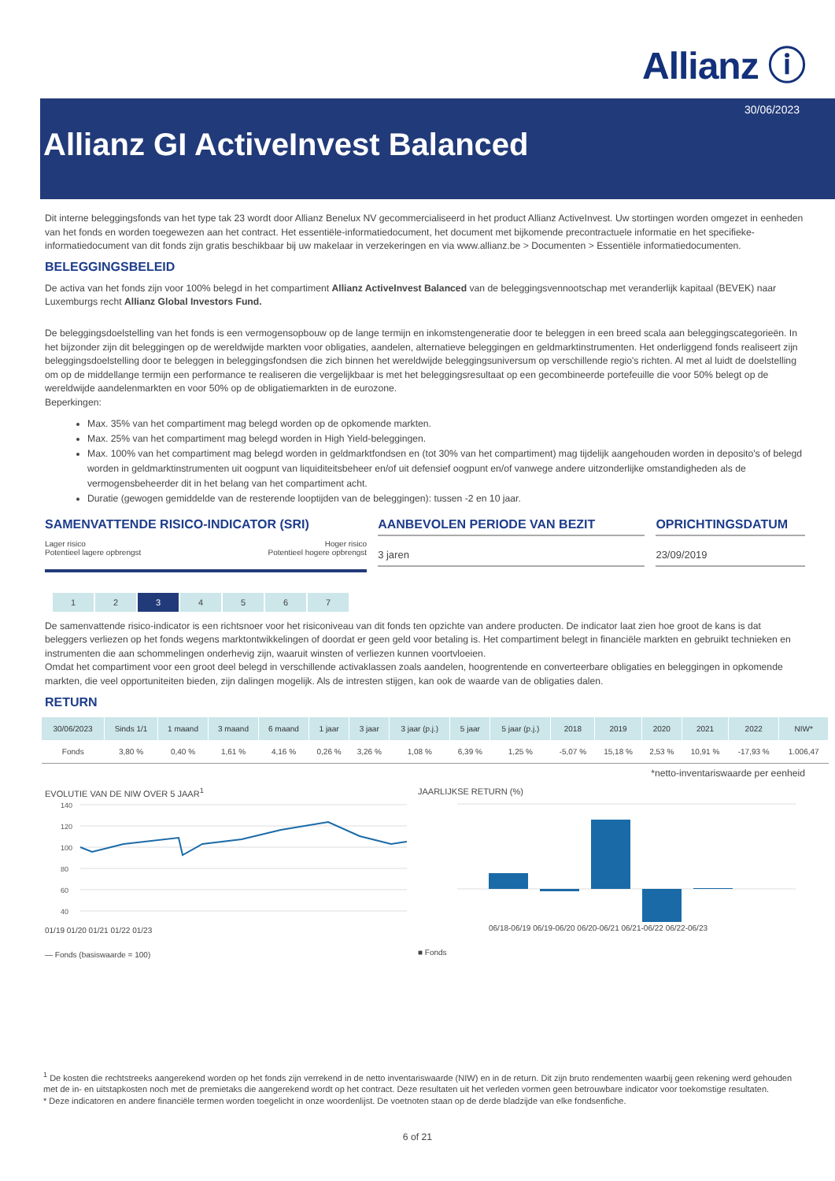Allianz ⓘ
30/06/2023
Allianz GI ActiveInvest Balanced
Dit interne beleggingsfonds van het type tak 23 wordt door Allianz Benelux NV gecommercialiseerd in het product Allianz ActiveInvest. Uw stortingen worden omgezet in eenheden van het fonds en worden toegewezen aan het contract. Het essentiële-informatiedocument, het document met bijkomende precontractuele informatie en het specifieke-informatiedocument van dit fonds zijn gratis beschikbaar bij uw makelaar in verzekeringen en via www.allianz.be > Documenten > Essentiële informatiedocumenten.
BELEGGINGSBELEID
De activa van het fonds zijn voor 100% belegd in het compartiment Allianz ActiveInvest Balanced van de beleggingsvennootschap met veranderlijk kapitaal (BEVEK) naar Luxemburgs recht Allianz Global Investors Fund.
De beleggingsdoelstelling van het fonds is een vermogensopbouw op de lange termijn en inkomstengeneratie door te beleggen in een breed scala aan beleggingscategorieën. In het bijzonder zijn dit beleggingen op de wereldwijde markten voor obligaties, aandelen, alternatieve beleggingen en geldmarktinstrumenten. Het onderliggend fonds realiseert zijn beleggingsdoelstelling door te beleggen in beleggingsfondsen die zich binnen het wereldwijde beleggingsuniversum op verschillende regio's richten. Al met al luidt de doelstelling om op de middellange termijn een performance te realiseren die vergelijkbaar is met het beleggingsresultaat op een gecombineerde portefeuille die voor 50% belegt op de wereldwijde aandelenmarkten en voor 50% op de obligatiemarkten in de eurozone.
Beperkingen:
Max. 35% van het compartiment mag belegd worden op de opkomende markten.
Max. 25% van het compartiment mag belegd worden in High Yield-beleggingen.
Max. 100% van het compartiment mag belegd worden in geldmarktfondsen en (tot 30% van het compartiment) mag tijdelijk aangehouden worden in deposito's of belegd worden in geldmarktinstrumenten uit oogpunt van liquiditeitsbeheer en/of uit defensief oogpunt en/of vanwege andere uitzonderlijke omstandigheden als de vermogensbeheerder dit in het belang van het compartiment acht.
Duratie (gewogen gemiddelde van de resterende looptijden van de beleggingen): tussen -2 en 10 jaar.
SAMENVATTENDE RISICO-INDICATOR (SRI)
Lager risico
Potentieel lagere opbrengst Hoger risico
Potentieel hogere opbrengst
| 1 | 2 | 3 | 4 | 5 | 6 | 7 |
AANBEVOLEN PERIODE VAN BEZIT
3 jaren
OPRICHTINGSDATUM
23/09/2019
De samenvattende risico-indicator is een richtsnoer voor het risiconiveau van dit fonds ten opzichte van andere producten. De indicator laat zien hoe groot de kans is dat beleggers verliezen op het fonds wegens marktontwikkelingen of doordat er geen geld voor betaling is. Het compartiment belegt in financiële markten en gebruikt technieken en instrumenten die aan schommelingen onderhevig zijn, waaruit winsten of verliezen kunnen voortvloeien.
Omdat het compartiment voor een groot deel belegd in verschillende activaklassen zoals aandelen, hoogrentende en converteerbare obligaties en beleggingen in opkomende markten, die veel opportuniteiten bieden, zijn dalingen mogelijk. Als de intresten stijgen, kan ook de waarde van de obligaties dalen.
RETURN
| 30/06/2023 | Sinds 1/1 | 1 maand | 3 maand | 6 maand | 1 jaar | 3 jaar | 3 jaar (p.j.) | 5 jaar | 5 jaar (p.j.) | 2018 | 2019 | 2020 | 2021 | 2022 | NIW* |
| --- | --- | --- | --- | --- | --- | --- | --- | --- | --- | --- | --- | --- | --- | --- | --- |
| Fonds | 3,80 % | 0,40 % | 1,61 % | 4,16 % | 0,26 % | 3,26 % | 1,08 % | 6,39 % | 1,25 % | -5,07 % | 15,18 % | 2,53 % | 10,91 % | -17,93 % | 1.006,47 |
*netto-inventariswaarde per eenheid
EVOLUTIE VAN DE NIW OVER 5 JAAR<sup>1</sup>
140
120
100
80
60
40
01/19 01/20 01/21 01/22 01/23
— Fonds (basiswaarde = 100)
JAARLIJKSE RETURN (%)
06/18-06/19 06/19-06/20 06/20-06/21 06/21-06/22 06/22-06/23
■ Fonds
<sup>1</sup> De kosten die rechtstreeks aangerekend worden op het fonds zijn verrekend in de netto inventariswaarde (NIW) en in de return. Dit zijn bruto rendementen waarbij geen rekening werd gehouden met de in- en uitstapkosten noch met de premietaks die aangerekend wordt op het contract. Deze resultaten uit het verleden vormen geen betrouwbare indicator voor toekomstige resultaten.
* Deze indicatoren en andere financiële termen worden toegelicht in onze woordenlijst. De voetnoten staan op de derde bladzijde van elke fondsenfiche.
6 of 21